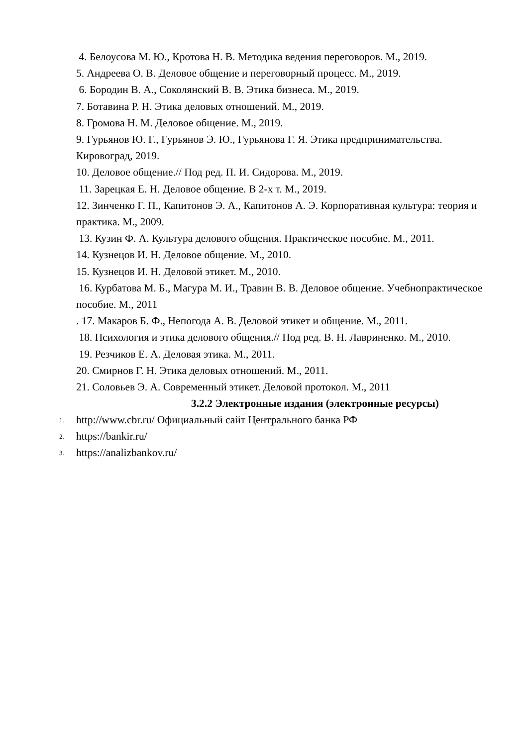4. Белоусова М. Ю., Кротова Н. В. Методика ведения переговоров. М., 2019.
5. Андреева О. В. Деловое общение и переговорный процесс. М., 2019.
6. Бородин В. А., Соколянский В. В. Этика бизнеса. М., 2019.
7. Ботавина Р. Н. Этика деловых отношений. М., 2019.
8. Громова Н. М. Деловое общение. М., 2019.
9. Гурьянов Ю. Г., Гурьянов Э. Ю., Гурьянова Г. Я. Этика предпринимательства. Кировоград, 2019.
10. Деловое общение.// Под ред. П. И. Сидорова. М., 2019.
11. Зарецкая Е. Н. Деловое общение. В 2-х т. М., 2019.
12. Зинченко Г. П., Капитонов Э. А., Капитонов А. Э. Корпоративная культура: теория и практика. М., 2009.
13. Кузин Ф. А. Культура делового общения. Практическое пособие. М., 2011.
14. Кузнецов И. Н. Деловое общение. М., 2010.
15. Кузнецов И. Н. Деловой этикет. М., 2010.
16. Курбатова М. Б., Магура М. И., Травин В. В. Деловое общение. Учебнопрактическое пособие. М., 2011
. 17. Макаров Б. Ф., Непогода А. В. Деловой этикет и общение. М., 2011.
18. Психология и этика делового общения.// Под ред. В. Н. Лавриненко. М., 2010.
19. Резчиков Е. А. Деловая этика. М., 2011.
20. Смирнов Г. Н. Этика деловых отношений. М., 2011.
21. Соловьев Э. А. Современный этикет. Деловой протокол. М., 2011
3.2.2 Электронные издания (электронные ресурсы)
1. http://www.cbr.ru/ Официальный сайт Центрального банка РФ
2. https://bankir.ru/
3. https://analizbankov.ru/